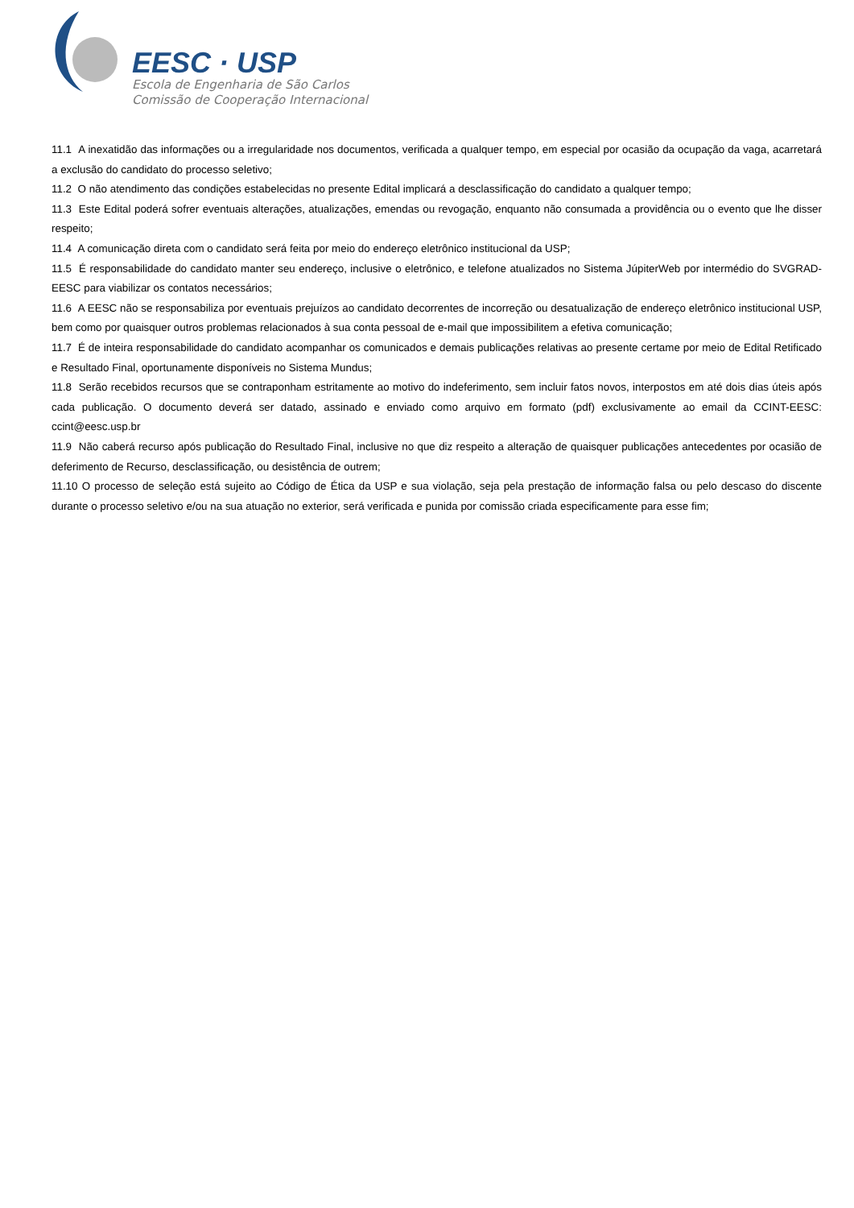EESC · USP
Escola de Engenharia de São Carlos
Comissão de Cooperação Internacional
11.1 A inexatidão das informações ou a irregularidade nos documentos, verificada a qualquer tempo, em especial por ocasião da ocupação da vaga, acarretará a exclusão do candidato do processo seletivo;
11.2 O não atendimento das condições estabelecidas no presente Edital implicará a desclassificação do candidato a qualquer tempo;
11.3 Este Edital poderá sofrer eventuais alterações, atualizações, emendas ou revogação, enquanto não consumada a providência ou o evento que lhe disser respeito;
11.4 A comunicação direta com o candidato será feita por meio do endereço eletrônico institucional da USP;
11.5 É responsabilidade do candidato manter seu endereço, inclusive o eletrônico, e telefone atualizados no Sistema JúpiterWeb por intermédio do SVGRAD-EESC para viabilizar os contatos necessários;
11.6 A EESC não se responsabiliza por eventuais prejuízos ao candidato decorrentes de incorreção ou desatualização de endereço eletrônico institucional USP, bem como por quaisquer outros problemas relacionados à sua conta pessoal de e-mail que impossibilitem a efetiva comunicação;
11.7 É de inteira responsabilidade do candidato acompanhar os comunicados e demais publicações relativas ao presente certame por meio de Edital Retificado e Resultado Final, oportunamente disponíveis no Sistema Mundus;
11.8 Serão recebidos recursos que se contraponham estritamente ao motivo do indeferimento, sem incluir fatos novos, interpostos em até dois dias úteis após cada publicação. O documento deverá ser datado, assinado e enviado como arquivo em formato (pdf) exclusivamente ao email da CCINT-EESC: ccint@eesc.usp.br
11.9 Não caberá recurso após publicação do Resultado Final, inclusive no que diz respeito a alteração de quaisquer publicações antecedentes por ocasião de deferimento de Recurso, desclassificação, ou desistência de outrem;
11.10 O processo de seleção está sujeito ao Código de Ética da USP e sua violação, seja pela prestação de informação falsa ou pelo descaso do discente durante o processo seletivo e/ou na sua atuação no exterior, será verificada e punida por comissão criada especificamente para esse fim;